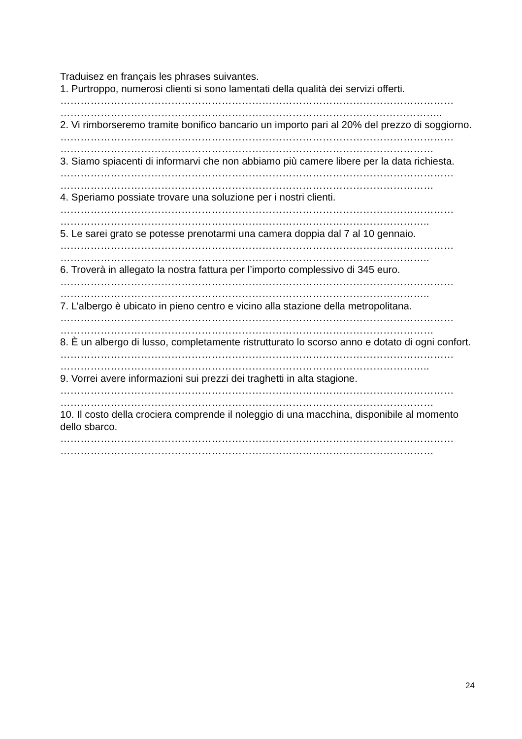Traduisez en français les phrases suivantes.
1. Purtroppo, numerosi clienti si sono lamentati della qualità dei servizi offerti.
………………………………………………………………………………………………………
……………………………………………………………………………….…………………..
2. Vi rimborseremo tramite bonifico bancario un importo pari al 20% del prezzo di soggiorno.
………………………………………………………………………………………………………
…………………………………………………………………………………………………
3. Siamo spiacenti di informarvi che non abbiamo più camere libere per la data richiesta.
………………………………………………………………………………………………………
…………………………………………………………………………………………………
4. Speriamo possiate trovare una soluzione per i nostri clienti.
………………………………………………………………………………………………………
………………………………………………………………………………………………..
5. Le sarei grato se potesse prenotarmi una camera doppia dal 7 al 10 gennaio.
………………………………………………………………………………………………………
………………………………………………………………………………………………..
6. Troverà in allegato la nostra fattura per l’importo complessivo di 345 euro.
………………………………………………………………………………………………………
………………………………………………………………………………………………..
7. L’albergo è ubicato in pieno centro e vicino alla stazione della metropolitana.
………………………………………………………………………………………………………
…………………………………………………………………………………………………
8. È un albergo di lusso, completamente ristrutturato lo scorso anno e dotato di ogni confort.
………………………………………………………………………………………………………
………………………………………………………………………………………………..
9. Vorrei avere informazioni sui prezzi dei traghetti in alta stagione.
………………………………………………………………………………………………………
…………………………………………………………………………………………………
10. Il costo della crociera comprende il noleggio di una macchina, disponibile al momento dello sbarco.
………………………………………………………………………………………………………
…………………………………………………………………………………………………
24